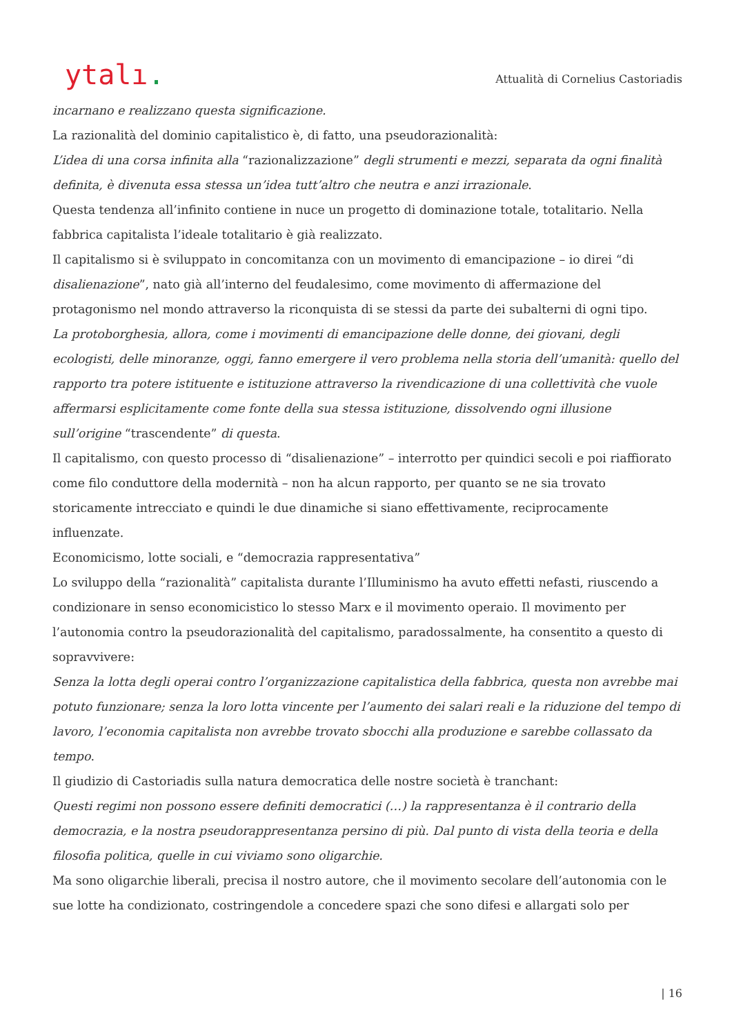ytalı.
Attualità di Cornelius Castoriadis
incarnano e realizzano questa significazione.
La razionalità del dominio capitalistico è, di fatto, una pseudorazionalità:
L’idea di una corsa infinita alla “razionalizzazione” degli strumenti e mezzi, separata da ogni finalità definita, è divenuta essa stessa un’idea tutt’altro che neutra e anzi irrazionale.
Questa tendenza all’infinito contiene in nuce un progetto di dominazione totale, totalitario. Nella fabbrica capitalista l’ideale totalitario è già realizzato.
Il capitalismo si è sviluppato in concomitanza con un movimento di emancipazione – io direi “di disalienazione”, nato già all’interno del feudalesimo, come movimento di affermazione del protagonismo nel mondo attraverso la riconquista di se stessi da parte dei subalterni di ogni tipo.
La protoborghesia, allora, come i movimenti di emancipazione delle donne, dei giovani, degli ecologisti, delle minoranze, oggi, fanno emergere il vero problema nella storia dell’umanità: quello del rapporto tra potere istituente e istituzione attraverso la rivendicazione di una collettività che vuole affermarsi esplicitamente come fonte della sua stessa istituzione, dissolvendo ogni illusione sull’origine “trascendente” di questa.
Il capitalismo, con questo processo di “disalienazione” – interrotto per quindici secoli e poi riaffiorato come filo conduttore della modernità – non ha alcun rapporto, per quanto se ne sia trovato storicamente intrecciato e quindi le due dinamiche si siano effettivamente, reciprocamente influenzate.
Economicismo, lotte sociali, e “democrazia rappresentativa”
Lo sviluppo della “razionalità” capitalista durante l’Illuminismo ha avuto effetti nefasti, riuscendo a condizionare in senso economicistico lo stesso Marx e il movimento operaio. Il movimento per l’autonomia contro la pseudorazionalità del capitalismo, paradossalmente, ha consentito a questo di sopravvivere:
Senza la lotta degli operai contro l’organizzazione capitalistica della fabbrica, questa non avrebbe mai potuto funzionare; senza la loro lotta vincente per l’aumento dei salari reali e la riduzione del tempo di lavoro, l’economia capitalista non avrebbe trovato sbocchi alla produzione e sarebbe collassato da tempo.
Il giudizio di Castoriadis sulla natura democratica delle nostre società è tranchant:
Questi regimi non possono essere definiti democratici (…) la rappresentanza è il contrario della democrazia, e la nostra pseudorappresentanza persino di più. Dal punto di vista della teoria e della filosofia politica, quelle in cui viviamo sono oligarchie.
Ma sono oligarchie liberali, precisa il nostro autore, che il movimento secolare dell’autonomia con le sue lotte ha condizionato, costringendole a concedere spazi che sono difesi e allargati solo per
| 16